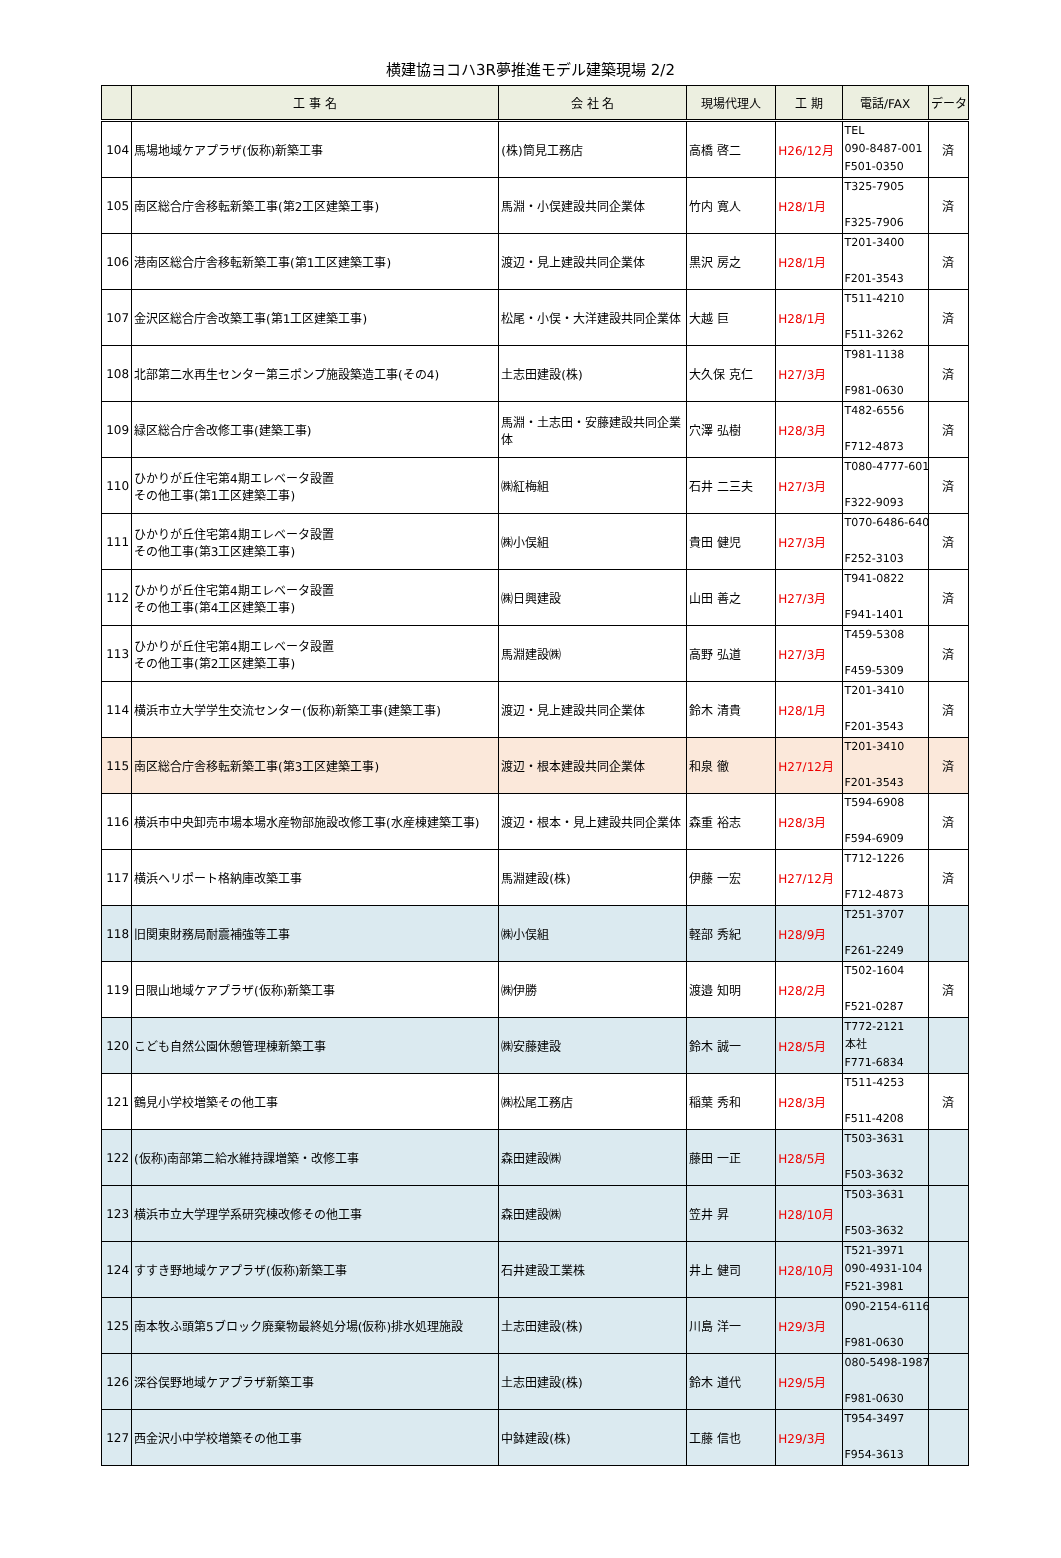横建協ヨコハ3R夢推進モデル建築現場 2/2
| | 工 事 名 | 会 社 名 | 現場代理人 | 工 期 | 電話/FAX | データ |
| --- | --- | --- | --- | --- | --- | --- |
| 104 | 馬場地域ケアプラザ(仮称)新築工事 | (株)筒見工務店 | 高橋 啓二 | H26/12月 | TEL 090-8487-001 F501-0350 | 済 |
| 105 | 南区総合庁舎移転新築工事(第2工区建築工事) | 馬淵・小俣建設共同企業体 | 竹内 寛人 | H28/1月 | T325-7905 F325-7906 | 済 |
| 106 | 港南区総合庁舎移転新築工事(第1工区建築工事) | 渡辺・見上建設共同企業体 | 黒沢 房之 | H28/1月 | T201-3400 F201-3543 | 済 |
| 107 | 金沢区総合庁舎改築工事(第1工区建築工事) | 松尾・小俣・大洋建設共同企業体 | 大越 巨 | H28/1月 | T511-4210 F511-3262 | 済 |
| 108 | 北部第二水再生センター第三ポンプ施設築造工事(その4) | 土志田建設(株) | 大久保 克仁 | H27/3月 | T981-1138 F981-0630 | 済 |
| 109 | 緑区総合庁舎改修工事(建築工事) | 馬淵・土志田・安藤建設共同企業体 | 穴澤 弘樹 | H28/3月 | T482-6556 F712-4873 | 済 |
| 110 | ひかりが丘住宅第4期エレベータ設置 その他工事(第1工区建築工事) | ㈱紅梅組 | 石井 二三夫 | H27/3月 | T080-4777-6016 F322-9093 | 済 |
| 111 | ひかりが丘住宅第4期エレベータ設置 その他工事(第3工区建築工事) | ㈱小俣組 | 貴田 健児 | H27/3月 | T070-6486-6400 F252-3103 | 済 |
| 112 | ひかりが丘住宅第4期エレベータ設置 その他工事(第4工区建築工事) | ㈱日興建設 | 山田 善之 | H27/3月 | T941-0822 F941-1401 | 済 |
| 113 | ひかりが丘住宅第4期エレベータ設置 その他工事(第2工区建築工事) | 馬淵建設㈱ | 高野 弘道 | H27/3月 | T459-5308 F459-5309 | 済 |
| 114 | 横浜市立大学学生交流センター(仮称)新築工事(建築工事) | 渡辺・見上建設共同企業体 | 鈴木 清貴 | H28/1月 | T201-3410 F201-3543 | 済 |
| 115 | 南区総合庁舎移転新築工事(第3工区建築工事) | 渡辺・根本建設共同企業体 | 和泉 徹 | H27/12月 | T201-3410 F201-3543 | 済 |
| 116 | 横浜市中央卸売市場本場水産物部施設改修工事(水産棟建築工事) | 渡辺・根本・見上建設共同企業体 | 森重 裕志 | H28/3月 | T594-6908 F594-6909 | 済 |
| 117 | 横浜ヘリポート格納庫改築工事 | 馬淵建設(株) | 伊藤 一宏 | H27/12月 | T712-1226 F712-4873 | 済 |
| 118 | 旧関東財務局耐震補強等工事 | ㈱小俣組 | 軽部 秀紀 | H28/9月 | T251-3707 F261-2249 | |
| 119 | 日限山地域ケアプラザ(仮称)新築工事 | ㈱伊勝 | 渡邉 知明 | H28/2月 | T502-1604 F521-0287 | 済 |
| 120 | こども自然公園休憩管理棟新築工事 | ㈱安藤建設 | 鈴木 誠一 | H28/5月 | T772-2121 本社 F771-6834 | |
| 121 | 鶴見小学校増築その他工事 | ㈱松尾工務店 | 稲葉 秀和 | H28/3月 | T511-4253 F511-4208 | 済 |
| 122 | (仮称)南部第二給水維持課増築・改修工事 | 森田建設㈱ | 藤田 一正 | H28/5月 | T503-3631 F503-3632 | |
| 123 | 横浜市立大学理学系研究棟改修その他工事 | 森田建設㈱ | 笠井 昇 | H28/10月 | T503-3631 F503-3632 | |
| 124 | すすき野地域ケアプラザ(仮称)新築工事 | 石井建設工業株 | 井上 健司 | H28/10月 | T521-3971 090-4931-104 F521-3981 | |
| 125 | 南本牧ふ頭第5ブロック廃棄物最終処分場(仮称)排水処理施設 | 土志田建設(株) | 川島 洋一 | H29/3月 | 090-2154-6116 F981-0630 | |
| 126 | 深谷俣野地域ケアプラザ新築工事 | 土志田建設(株) | 鈴木 道代 | H29/5月 | 080-5498-1987 F981-0630 | |
| 127 | 西金沢小中学校増築その他工事 | 中鉢建設(株) | 工藤 信也 | H29/3月 | T954-3497 F954-3613 | |